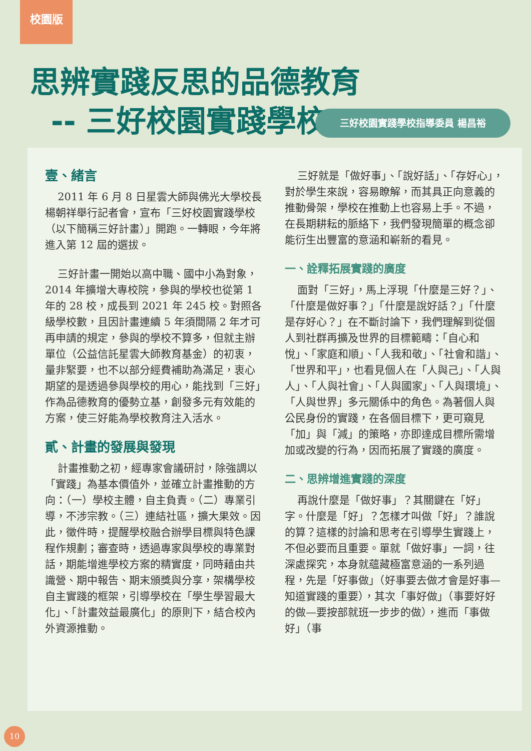校園版
思辨實踐反思的品德教育
-- 三好校園實踐學校
三好校園實踐學校指導委員 楊昌裕
壹、緒言
2011 年 6 月 8 日星雲大師與佛光大學校長楊朝祥舉行記者會，宣布「三好校園實踐學校（以下簡稱三好計畫）」開跑。一轉眼，今年將進入第 12 屆的選拔。
三好計畫一開始以高中職、國中小為對象，2014 年擴增大專校院，參與的學校也從第 1 年的 28 校，成長到 2021 年 245 校。對照各級學校數，且因計畫連續 5 年須間隔 2 年才可再申請的規定，參與的學校不算多，但就主辦單位（公益信託星雲大師教育基金）的初衷，量非緊要，也不以部分經費補助為滿足，衷心期望的是透過參與學校的用心，能找到「三好」作為品德教育的優勢立基，創發多元有效能的方案，使三好能為學校教育注入活水。
貳、計畫的發展與發現
計畫推動之初，經專家會議研討，除強調以「實踐」為基本價值外，並確立計畫推動的方向：（一）學校主體，自主負責。（二）專業引導，不涉宗教。（三）連結社區，擴大果效。因此，徵件時，提醒學校融合辦學目標與特色課程作規劃；審查時，透過專家與學校的專業對話，期能增進學校方案的精實度，同時藉由共識營、期中報告、期末頒獎與分享，架構學校自主實踐的框架，引導學校在「學生學習最大化」、「計畫效益最廣化」的原則下，結合校內外資源推動。
三好就是「做好事」、「說好話」、「存好心」，對於學生來說，容易瞭解，而其具正向意義的推動骨架，學校在推動上也容易上手。不過，在長期耕耘的脈絡下，我們發現簡單的概念卻能衍生出豐富的意涵和嶄新的看見。
一、詮釋拓展實踐的廣度
面對「三好」，馬上浮現「什麼是三好？」、「什麼是做好事？」「什麼是說好話？」「什麼是存好心？」在不斷討論下，我們理解到從個人到社群再擴及世界的目標範疇：「自心和悅」、「家庭和順」、「人我和敬」、「社會和諧」、「世界和平」，也看見個人在「人與己」、「人與人」、「人與社會」、「人與國家」、「人與環境」、「人與世界」多元關係中的角色。為著個人與公民身份的實踐，在各個目標下，更可窺見「加」與「減」的策略，亦即達成目標所需增加或改變的行為，因而拓展了實踐的廣度。
二、思辨增進實踐的深度
再說什麼是「做好事」？其關鍵在「好」字。什麼是「好」？怎樣才叫做「好」？誰說的算？這樣的討論和思考在引導學生實踐上，不但必要而且重要。單就「做好事」一詞，往深處探究，本身就蘊藏極富意涵的一系列過程，先是「好事做」（好事要去做才會是好事—知道實踐的重要），其次「事好做」（事要好好的做—要按部就班一步步的做），進而「事做好」（事
10